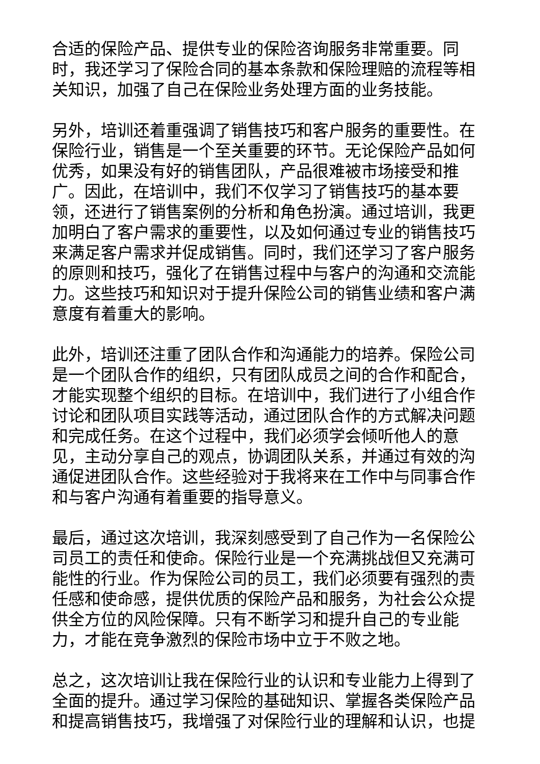合适的保险产品、提供专业的保险咨询服务非常重要。同时，我还学习了保险合同的基本条款和保险理赔的流程等相关知识，加强了自己在保险业务处理方面的业务技能。
另外，培训还着重强调了销售技巧和客户服务的重要性。在保险行业，销售是一个至关重要的环节。无论保险产品如何优秀，如果没有好的销售团队，产品很难被市场接受和推广。因此，在培训中，我们不仅学习了销售技巧的基本要领，还进行了销售案例的分析和角色扮演。通过培训，我更加明白了客户需求的重要性，以及如何通过专业的销售技巧来满足客户需求并促成销售。同时，我们还学习了客户服务的原则和技巧，强化了在销售过程中与客户的沟通和交流能力。这些技巧和知识对于提升保险公司的销售业绩和客户满意度有着重大的影响。
此外，培训还注重了团队合作和沟通能力的培养。保险公司是一个团队合作的组织，只有团队成员之间的合作和配合，才能实现整个组织的目标。在培训中，我们进行了小组合作讨论和团队项目实践等活动，通过团队合作的方式解决问题和完成任务。在这个过程中，我们必须学会倾听他人的意见，主动分享自己的观点，协调团队关系，并通过有效的沟通促进团队合作。这些经验对于我将来在工作中与同事合作和与客户沟通有着重要的指导意义。
最后，通过这次培训，我深刻感受到了自己作为一名保险公司员工的责任和使命。保险行业是一个充满挑战但又充满可能性的行业。作为保险公司的员工，我们必须要有强烈的责任感和使命感，提供优质的保险产品和服务，为社会公众提供全方位的风险保障。只有不断学习和提升自己的专业能力，才能在竞争激烈的保险市场中立于不败之地。
总之，这次培训让我在保险行业的认识和专业能力上得到了全面的提升。通过学习保险的基础知识、掌握各类保险产品和提高销售技巧，我增强了对保险行业的理解和认识，也提